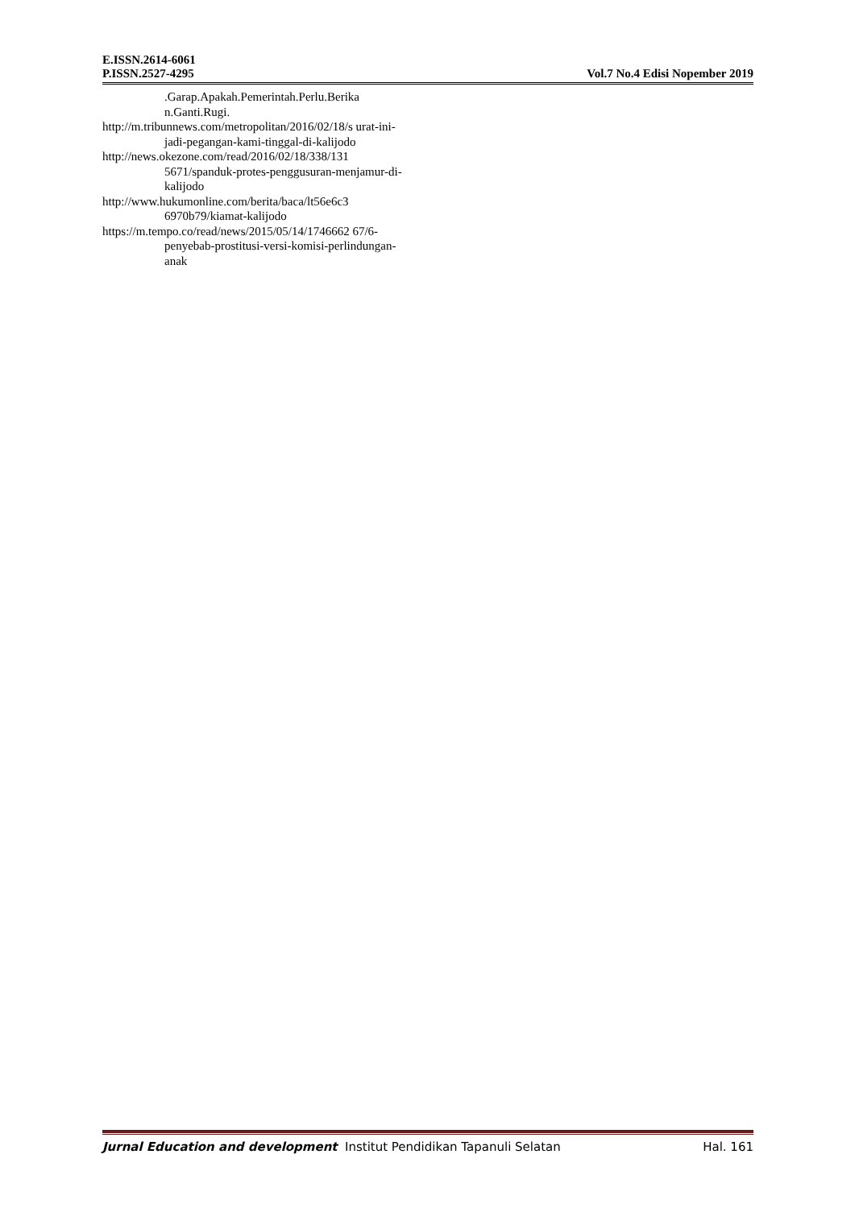E.ISSN.2614-6061
P.ISSN.2527-4295 Vol.7 No.4 Edisi Nopember 2019
.Garap.Apakah.Pemerintah.Perlu.Berika n.Ganti.Rugi.
http://m.tribunnews.com/metropolitan/2016/02/18/s urat-ini-jadi-pegangan-kami-tinggal-di-kalijodo
http://news.okezone.com/read/2016/02/18/338/131 5671/spanduk-protes-penggusuran-menjamur-di-kalijodo
http://www.hukumonline.com/berita/baca/lt56e6c3 6970b79/kiamat-kalijodo
https://m.tempo.co/read/news/2015/05/14/1746662 67/6-penyebab-prostitusi-versi-komisi-perlindungan-anak
Jurnal Education and development Institut Pendidikan Tapanuli Selatan Hal. 161